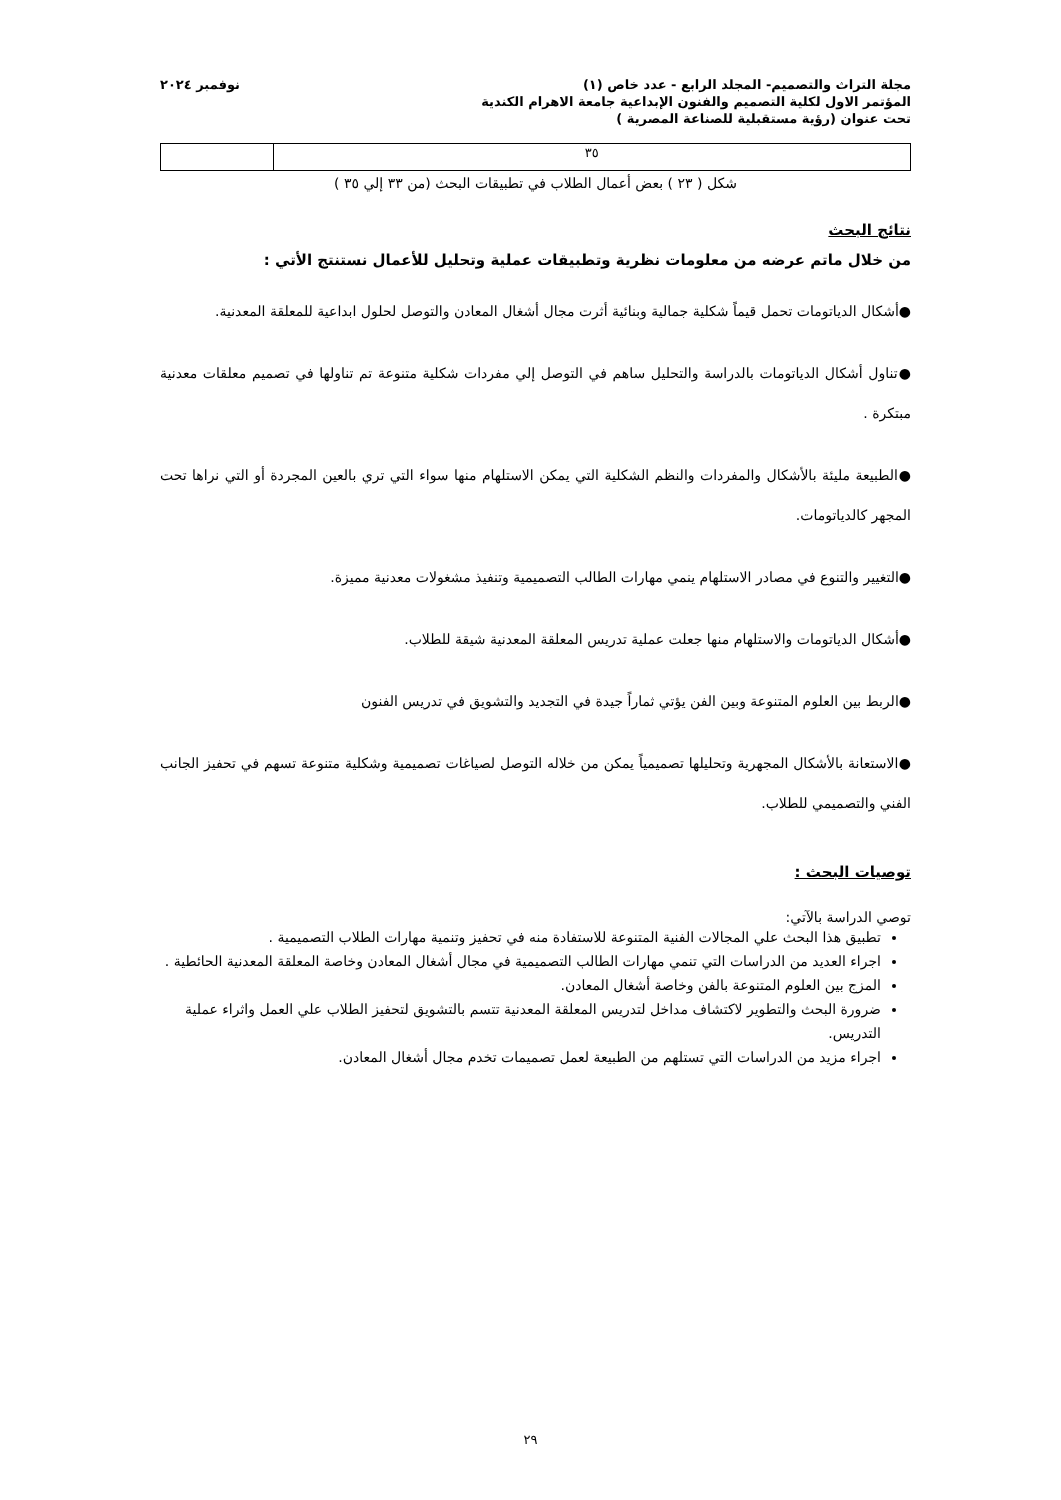مجلة التراث والتصميم- المجلد الرابع - عدد خاص (١)
المؤتمر الاول لكلية التصميم والفنون الإبداعية جامعة الاهرام الكندية
تحت عنوان (رؤية مستقبلية للصناعة المصرية )
نوفمبر ٢٠٢٤
| ٣٥ | |
شكل ( ٢٣ ) بعض أعمال الطلاب في تطبيقات البحث (من ٣٣ إلي ٣٥ )
نتائج البحث
من خلال ماتم عرضه من معلومات نظرية وتطبيقات عملية وتحليل للأعمال نستنتج الأتي :
●أشكال الدياتومات تحمل قيماً شكلية جمالية وبنائية أثرت مجال أشغال المعادن والتوصل لحلول ابداعية للمعلقة المعدنية.
●تناول أشكال الدياتومات بالدراسة والتحليل ساهم في التوصل إلي مفردات شكلية متنوعة تم تناولها في تصميم معلقات معدنية مبتكرة .
●الطبيعة مليئة بالأشكال والمفردات والنظم الشكلية التي يمكن الاستلهام منها سواء التي تري بالعين المجردة أو التي نراها تحت المجهر كالدياتومات.
●التغيير والتنوع في مصادر الاستلهام ينمي مهارات الطالب التصميمية وتنفيذ مشغولات معدنية مميزة.
●أشكال الدياتومات والاستلهام منها جعلت عملية تدريس المعلقة المعدنية شيقة للطلاب.
●الربط بين العلوم المتنوعة وبين الفن يؤتي ثماراً جيدة في التجديد والتشويق في تدريس الفنون
●الاستعانة بالأشكال المجهرية وتحليلها تصميمياً يمكن من خلاله التوصل لصياغات تصميمية وشكلية متنوعة تسهم في تحفيز الجانب الفني والتصميمي للطلاب.
توصيات البحث :
توصي الدراسة بالآتي:
تطبيق هذا البحث علي المجالات الفنية المتنوعة للاستفادة منه في تحفيز وتنمية مهارات الطلاب التصميمية .
اجراء العديد من الدراسات التي تنمي مهارات الطالب التصميمية في مجال أشغال المعادن وخاصة المعلقة المعدنية الحائطية .
المزج بين العلوم المتنوعة بالفن وخاصة أشغال المعادن.
ضرورة البحث والتطوير لاكتشاف مداخل لتدريس المعلقة المعدنية تتسم بالتشويق لتحفيز الطلاب علي العمل واثراء عملية التدريس.
اجراء مزيد من الدراسات التي تستلهم من الطبيعة لعمل تصميمات تخدم مجال أشغال المعادن.
٢٩